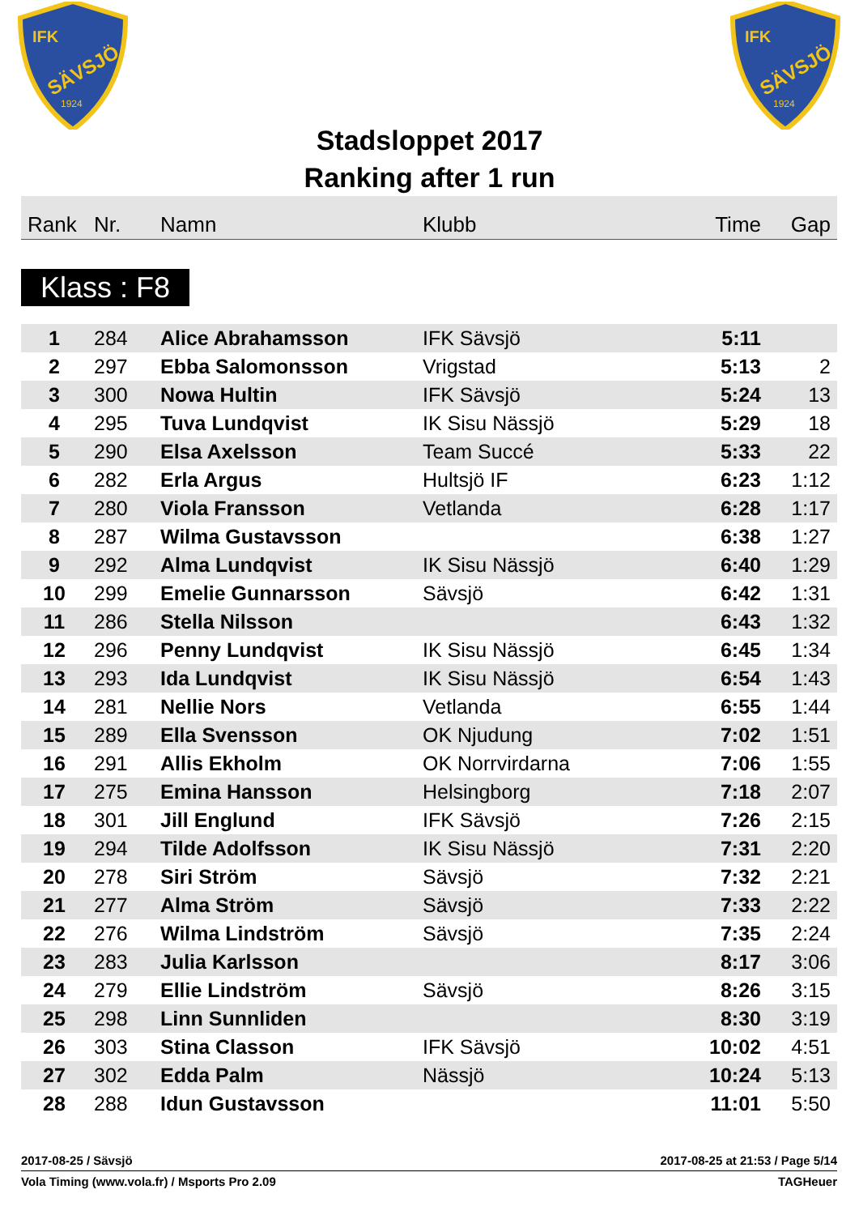IFK
SÄVSJÖ
1924
IFK
SÄVSJÖ
1924
Stadsloppet 2017
Ranking after 1 run
| Rank | Nr. | Namn | Klubb | Time | Gap |
| --- | --- | --- | --- | --- | --- |
Klass : F8
| 1 | 284 | Alice Abrahamsson | IFK Sävsjö | 5:11 | |
| 2 | 297 | Ebba Salomonsson | Vrigstad | 5:13 | 2 |
| 3 | 300 | Nowa Hultin | IFK Sävsjö | 5:24 | 13 |
| 4 | 295 | Tuva Lundqvist | IK Sisu Nässjö | 5:29 | 18 |
| 5 | 290 | Elsa Axelsson | Team Succé | 5:33 | 22 |
| 6 | 282 | Erla Argus | Hultsjö IF | 6:23 | 1:12 |
| 7 | 280 | Viola Fransson | Vetlanda | 6:28 | 1:17 |
| 8 | 287 | Wilma Gustavsson | | 6:38 | 1:27 |
| 9 | 292 | Alma Lundqvist | IK Sisu Nässjö | 6:40 | 1:29 |
| 10 | 299 | Emelie Gunnarsson | Sävsjö | 6:42 | 1:31 |
| 11 | 286 | Stella Nilsson | | 6:43 | 1:32 |
| 12 | 296 | Penny Lundqvist | IK Sisu Nässjö | 6:45 | 1:34 |
| 13 | 293 | Ida Lundqvist | IK Sisu Nässjö | 6:54 | 1:43 |
| 14 | 281 | Nellie Nors | Vetlanda | 6:55 | 1:44 |
| 15 | 289 | Ella Svensson | OK Njudung | 7:02 | 1:51 |
| 16 | 291 | Allis Ekholm | OK Norrvirdarna | 7:06 | 1:55 |
| 17 | 275 | Emina Hansson | Helsingborg | 7:18 | 2:07 |
| 18 | 301 | Jill Englund | IFK Sävsjö | 7:26 | 2:15 |
| 19 | 294 | Tilde Adolfsson | IK Sisu Nässjö | 7:31 | 2:20 |
| 20 | 278 | Siri Ström | Sävsjö | 7:32 | 2:21 |
| 21 | 277 | Alma Ström | Sävsjö | 7:33 | 2:22 |
| 22 | 276 | Wilma Lindström | Sävsjö | 7:35 | 2:24 |
| 23 | 283 | Julia Karlsson | | 8:17 | 3:06 |
| 24 | 279 | Ellie Lindström | Sävsjö | 8:26 | 3:15 |
| 25 | 298 | Linn Sunnliden | | 8:30 | 3:19 |
| 26 | 303 | Stina Classon | IFK Sävsjö | 10:02 | 4:51 |
| 27 | 302 | Edda Palm | Nässjö | 10:24 | 5:13 |
| 28 | 288 | Idun Gustavsson | | 11:01 | 5:50 |
2017-08-25 / Sävsjö 2017-08-25 at 21:53 / Page 5/14
Vola Timing (www.vola.fr) / Msports Pro 2.09 TAGHeuer